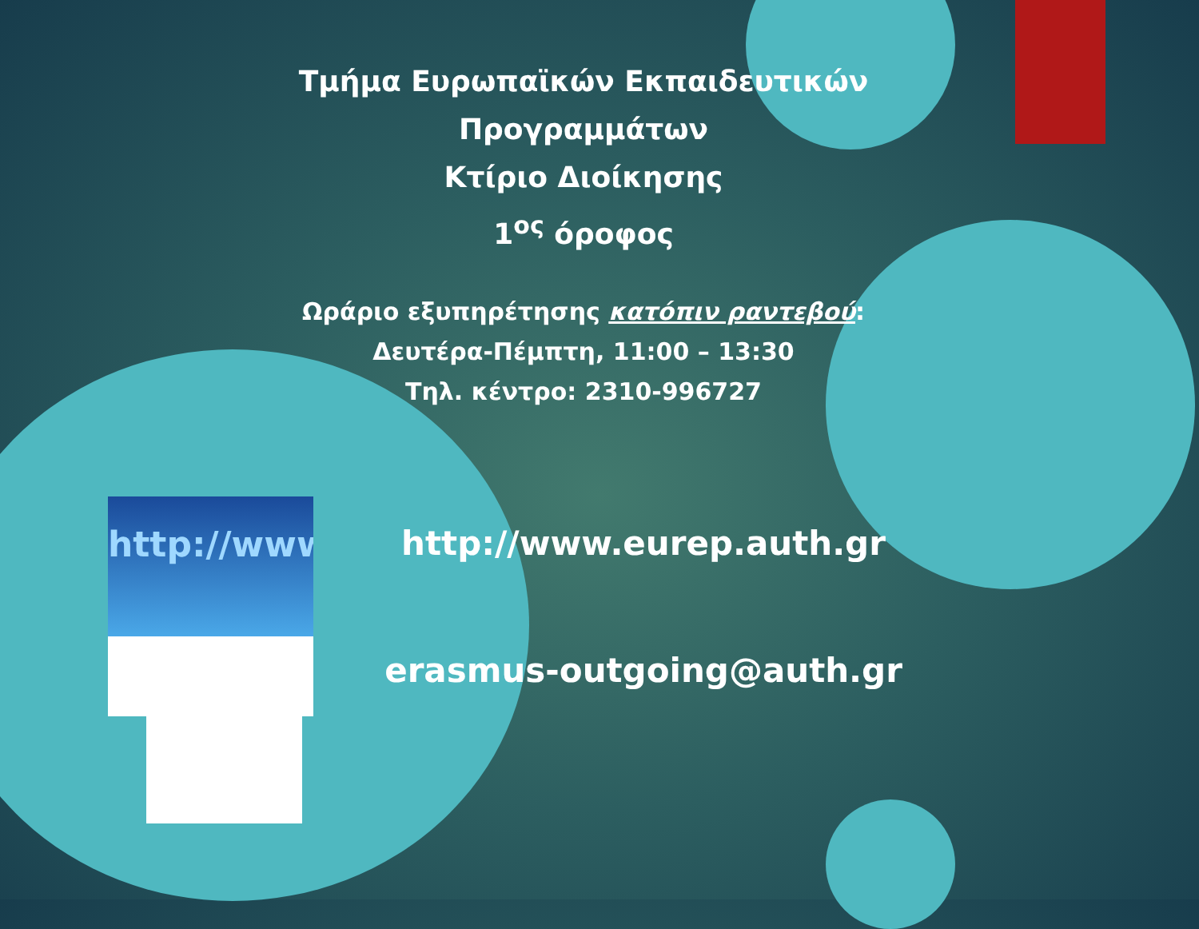http://www
Τμήμα Ευρωπαϊκών Εκπαιδευτικών
Προγραμμάτων
Κτίριο Διοίκησης
1<sup>ος</sup> όροφος
Ωράριο εξυπηρέτησης κατόπιν ραντεβού:
Δευτέρα-Πέμπτη, 11:00 – 13:30
Τηλ. κέντρο: 2310-996727
http://www.eurep.auth.gr
erasmus-outgoing@auth.gr